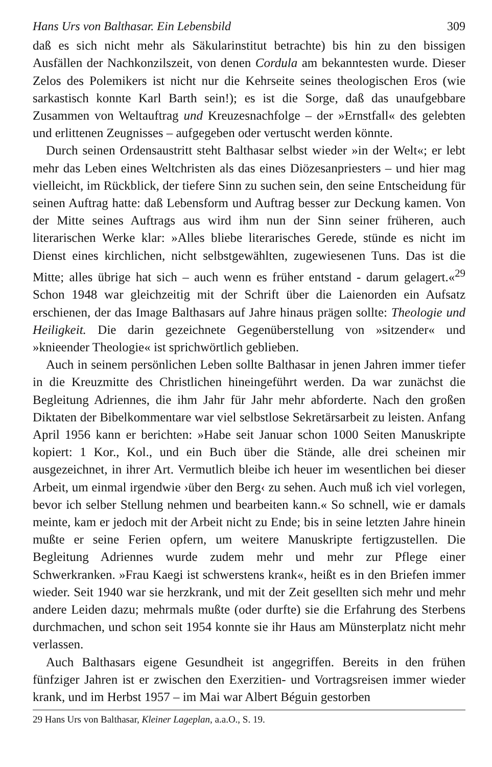Hans Urs von Balthasar. Ein Lebensbild 309
daß es sich nicht mehr als Säkularinstitut betrachte) bis hin zu den bissigen Ausfällen der Nachkonzilszeit, von denen Cordula am bekanntesten wurde. Dieser Zelos des Polemikers ist nicht nur die Kehrseite seines theologischen Eros (wie sarkastisch konnte Karl Barth sein!); es ist die Sorge, daß das unaufgebbare Zusammen von Weltauftrag und Kreuzesnachfolge – der »Ernstfall« des gelebten und erlittenen Zeugnisses – aufgegeben oder vertuscht werden könnte.
Durch seinen Ordensaustritt steht Balthasar selbst wieder »in der Welt«; er lebt mehr das Leben eines Weltchristen als das eines Diözesanpriesters – und hier mag vielleicht, im Rückblick, der tiefere Sinn zu suchen sein, den seine Entscheidung für seinen Auftrag hatte: daß Lebensform und Auftrag besser zur Deckung kamen. Von der Mitte seines Auftrags aus wird ihm nun der Sinn seiner früheren, auch literarischen Werke klar: »Alles bliebe literarisches Gerede, stünde es nicht im Dienst eines kirchlichen, nicht selbstgewählten, zugewiesenen Tuns. Das ist die Mitte; alles übrige hat sich – auch wenn es früher entstand - darum gelagert.«<sup>29</sup> Schon 1948 war gleichzeitig mit der Schrift über die Laienorden ein Aufsatz erschienen, der das Image Balthasars auf Jahre hinaus prägen sollte: Theologie und Heiligkeit. Die darin gezeichnete Gegenüberstellung von »sitzender« und »knieender Theologie« ist sprichwörtlich geblieben.
Auch in seinem persönlichen Leben sollte Balthasar in jenen Jahren immer tiefer in die Kreuzmitte des Christlichen hineingeführt werden. Da war zunächst die Begleitung Adriennes, die ihm Jahr für Jahr mehr abforderte. Nach den großen Diktaten der Bibelkommentare war viel selbstlose Sekretärsarbeit zu leisten. Anfang April 1956 kann er berichten: »Habe seit Januar schon 1000 Seiten Manuskripte kopiert: 1 Kor., Kol., und ein Buch über die Stände, alle drei scheinen mir ausgezeichnet, in ihrer Art. Vermutlich bleibe ich heuer im wesentlichen bei dieser Arbeit, um einmal irgendwie ›über den Berg‹ zu sehen. Auch muß ich viel vorlegen, bevor ich selber Stellung nehmen und bearbeiten kann.« So schnell, wie er damals meinte, kam er jedoch mit der Arbeit nicht zu Ende; bis in seine letzten Jahre hinein mußte er seine Ferien opfern, um weitere Manuskripte fertigzustellen. Die Begleitung Adriennes wurde zudem mehr und mehr zur Pflege einer Schwerkranken. »Frau Kaegi ist schwerstens krank«, heißt es in den Briefen immer wieder. Seit 1940 war sie herzkrank, und mit der Zeit gesellten sich mehr und mehr andere Leiden dazu; mehrmals mußte (oder durfte) sie die Erfahrung des Sterbens durchmachen, und schon seit 1954 konnte sie ihr Haus am Münsterplatz nicht mehr verlassen.
Auch Balthasars eigene Gesundheit ist angegriffen. Bereits in den frühen fünfziger Jahren ist er zwischen den Exerzitien- und Vortragsreisen immer wieder krank, und im Herbst 1957 – im Mai war Albert Béguin gestorben
29 Hans Urs von Balthasar, Kleiner Lageplan, a.a.O., S. 19.